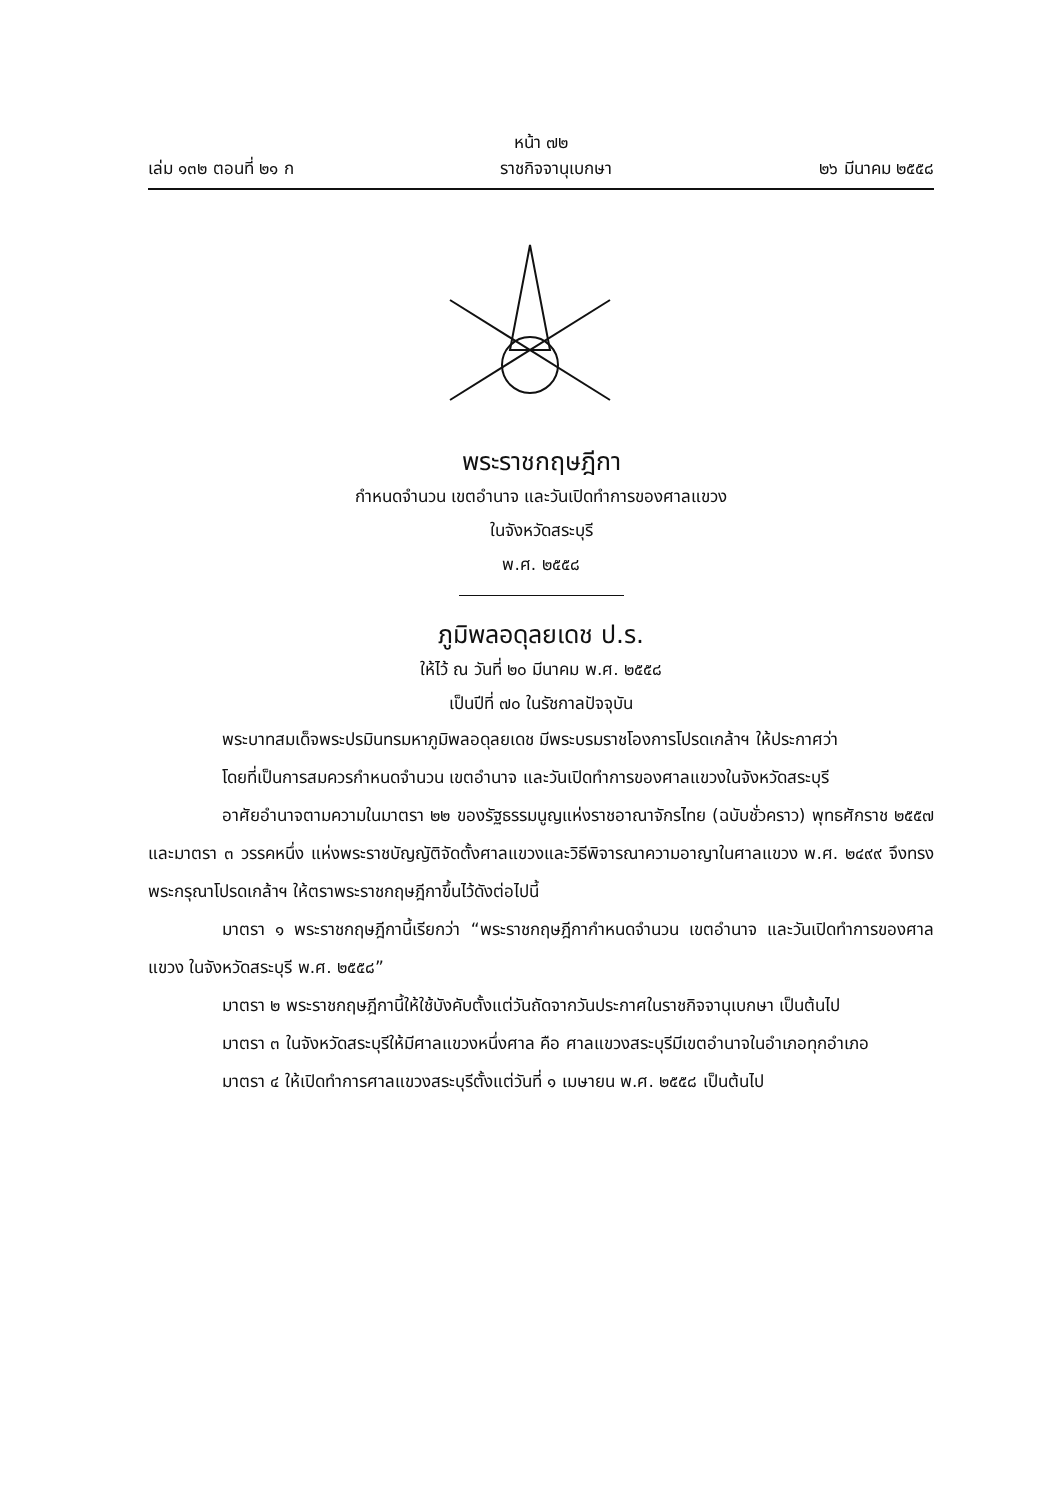หน้า ๗๒
เล่ม ๑๓๒ ตอนที่ ๒๑ ก ราชกิจจานุเบกษา ๒๖ มีนาคม ๒๕๕๘
พระราชกฤษฎีกา
กำหนดจำนวน เขตอำนาจ และวันเปิดทำการของศาลแขวง
ในจังหวัดสระบุรี
พ.ศ. ๒๕๕๘
ภูมิพลอดุลยเดช ป.ร.
ให้ไว้ ณ วันที่ ๒๐ มีนาคม พ.ศ. ๒๕๕๘
เป็นปีที่ ๗๐ ในรัชกาลปัจจุบัน
พระบาทสมเด็จพระปรมินทรมหาภูมิพลอดุลยเดช มีพระบรมราชโองการโปรดเกล้าฯ ให้ประกาศว่า
โดยที่เป็นการสมควรกำหนดจำนวน เขตอำนาจ และวันเปิดทำการของศาลแขวงในจังหวัดสระบุรี
อาศัยอำนาจตามความในมาตรา ๒๒ ของรัฐธรรมนูญแห่งราชอาณาจักรไทย (ฉบับชั่วคราว) พุทธศักราช ๒๕๕๗ และมาตรา ๓ วรรคหนึ่ง แห่งพระราชบัญญัติจัดตั้งศาลแขวงและวิธีพิจารณาความอาญาในศาลแขวง พ.ศ. ๒๔๙๙ จึงทรงพระกรุณาโปรดเกล้าฯ ให้ตราพระราชกฤษฎีกาขึ้นไว้ดังต่อไปนี้
มาตรา ๑ พระราชกฤษฎีกานี้เรียกว่า “พระราชกฤษฎีกากำหนดจำนวน เขตอำนาจ และวันเปิดทำการของศาลแขวง ในจังหวัดสระบุรี พ.ศ. ๒๕๕๘”
มาตรา ๒ พระราชกฤษฎีกานี้ให้ใช้บังคับตั้งแต่วันถัดจากวันประกาศในราชกิจจานุเบกษา เป็นต้นไป
มาตรา ๓ ในจังหวัดสระบุรีให้มีศาลแขวงหนึ่งศาล คือ ศาลแขวงสระบุรีมีเขตอำนาจในอำเภอทุกอำเภอ
มาตรา ๔ ให้เปิดทำการศาลแขวงสระบุรีตั้งแต่วันที่ ๑ เมษายน พ.ศ. ๒๕๕๘ เป็นต้นไป